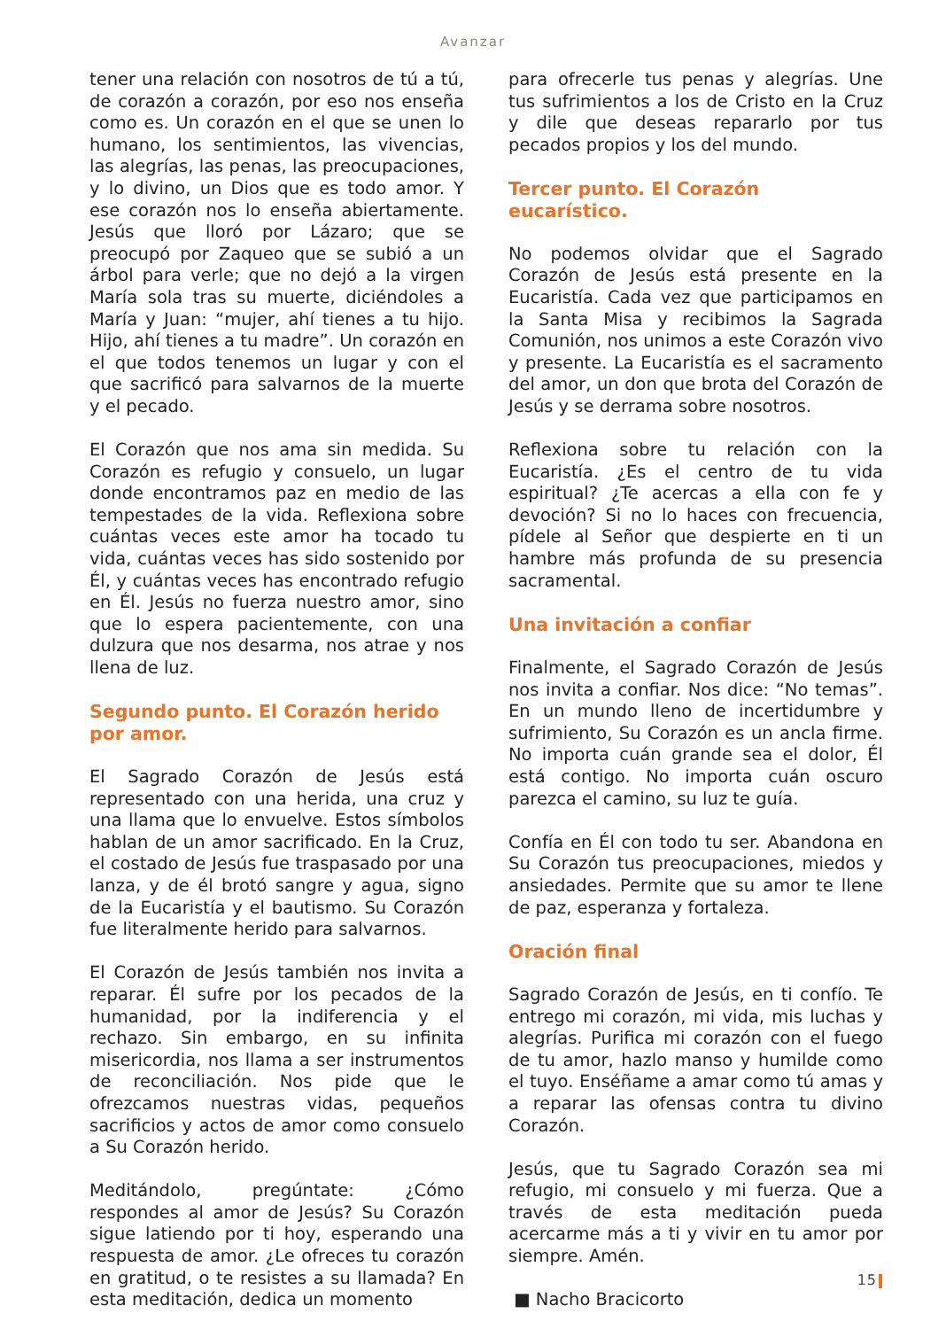Avanzar
tener una relación con nosotros de tú a tú, de corazón a corazón, por eso nos enseña como es. Un corazón en el que se unen lo humano, los sentimientos, las vivencias, las alegrías, las penas, las preocupaciones, y lo divino, un Dios que es todo amor. Y ese corazón nos lo enseña abiertamente. Jesús que lloró por Lázaro; que se preocupó por Zaqueo que se subió a un árbol para verle; que no dejó a la virgen María sola tras su muerte, diciéndoles a María y Juan: “mujer, ahí tienes a tu hijo. Hijo, ahí tienes a tu madre”. Un corazón en el que todos tenemos un lugar y con el que sacrificó para salvarnos de la muerte y el pecado.
El Corazón que nos ama sin medida. Su Corazón es refugio y consuelo, un lugar donde encontramos paz en medio de las tempestades de la vida. Reflexiona sobre cuántas veces este amor ha tocado tu vida, cuántas veces has sido sostenido por Él, y cuántas veces has encontrado refugio en Él. Jesús no fuerza nuestro amor, sino que lo espera pacientemente, con una dulzura que nos desarma, nos atrae y nos llena de luz.
Segundo punto. El Corazón herido por amor.
El Sagrado Corazón de Jesús está representado con una herida, una cruz y una llama que lo envuelve. Estos símbolos hablan de un amor sacrificado. En la Cruz, el costado de Jesús fue traspasado por una lanza, y de él brotó sangre y agua, signo de la Eucaristía y el bautismo. Su Corazón fue literalmente herido para salvarnos.
El Corazón de Jesús también nos invita a reparar. Él sufre por los pecados de la humanidad, por la indiferencia y el rechazo. Sin embargo, en su infinita misericordia, nos llama a ser instrumentos de reconciliación. Nos pide que le ofrezcamos nuestras vidas, pequeños sacrificios y actos de amor como consuelo a Su Corazón herido.
Meditándolo, pregúntate: ¿Cómo respondes al amor de Jesús? Su Corazón sigue latiendo por ti hoy, esperando una respuesta de amor. ¿Le ofreces tu corazón en gratitud, o te resistes a su llamada? En esta meditación, dedica un momento
para ofrecerle tus penas y alegrías. Une tus sufrimientos a los de Cristo en la Cruz y dile que deseas repararlo por tus pecados propios y los del mundo.
Tercer punto. El Corazón eucarístico.
No podemos olvidar que el Sagrado Corazón de Jesús está presente en la Eucaristía. Cada vez que participamos en la Santa Misa y recibimos la Sagrada Comunión, nos unimos a este Corazón vivo y presente. La Eucaristía es el sacramento del amor, un don que brota del Corazón de Jesús y se derrama sobre nosotros.
Reflexiona sobre tu relación con la Eucaristía. ¿Es el centro de tu vida espiritual? ¿Te acercas a ella con fe y devoción? Si no lo haces con frecuencia, pídele al Señor que despierte en ti un hambre más profunda de su presencia sacramental.
Una invitación a confiar
Finalmente, el Sagrado Corazón de Jesús nos invita a confiar. Nos dice: “No temas”. En un mundo lleno de incertidumbre y sufrimiento, Su Corazón es un ancla firme. No importa cuán grande sea el dolor, Él está contigo. No importa cuán oscuro parezca el camino, su luz te guía.
Confía en Él con todo tu ser. Abandona en Su Corazón tus preocupaciones, miedos y ansiedades. Permite que su amor te llene de paz, esperanza y fortaleza.
Oración final
Sagrado Corazón de Jesús, en ti confío. Te entrego mi corazón, mi vida, mis luchas y alegrías. Purifica mi corazón con el fuego de tu amor, hazlo manso y humilde como el tuyo. Enséñame a amar como tú amas y a reparar las ofensas contra tu divino Corazón.
Jesús, que tu Sagrado Corazón sea mi refugio, mi consuelo y mi fuerza. Que a través de esta meditación pueda acercarme más a ti y vivir en tu amor por siempre. Amén.
■ Nacho Bracicorto
15